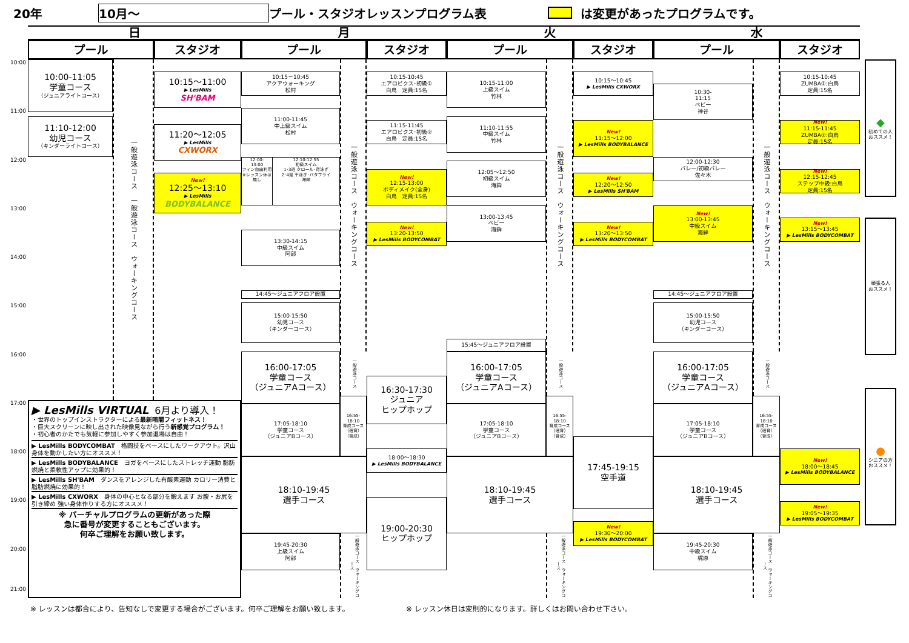20年 10月～ プール・スタジオレッスンプログラム表 は変更があったプログラムです。
日
月
火
水
プール
スタジオ
プール
スタジオ
プール
スタジオ
プール
スタジオ
10:00
11:00
12:00
13:00
14:00
15:00
16:00
17:00
18:00
19:00
20:00
21:00
10:00-11:05
学童コース
（ジュニアライトコース）
11:10-12:00
幼児コース
（キンダーライトコース）
一般遊泳コース　一般遊泳コース　ウォーキングコース
10:15～11:00
▶ LesMills
SH'BAM
11:20～12:05
▶ LesMills
CXWORX
New!
12:25～13:10
▶ LesMills
BODYBALANCE
▶ LesMills VIRTUAL　6月より導入！
・世界のトップインストラクターによる最新暗闇フィットネス！
・巨大スクリーンに映し出された映像見ながら行う新感覚プログラム！
・初心者のかたでも気軽に参加しやすく参加退場は自由！
▶ LesMills BODYCOMBAT　格闘技をベースにしたワークアウト。沢山身体を動かしたい方にオススメ！
▶ LesMills BODYBALANCE　ヨガをベースにしたストレッチ運動 脂肪燃焼と柔軟性アップに効果的！
▶ LesMills SH'BAM　ダンスをアレンジした有酸素運動 カロリー消費と脂肪燃焼に効果的！
▶ LesMills CXWORX　身体の中心となる部分を鍛えます お腹・お尻を引き締め 強い身体作りする方にオススメ！
※ バーチャルプログラムの更新があった際
急に番号が変更することもございます。
何卒ご理解をお願い致します。
10:15－10:45
アクアウォーキング
松村
11:00-11:45
中上級スイム
松村
12:00-
13:00
フィン自由利用
※レッスン休は無し
12:10-12:55
初級スイム
1･3週 クロール･背泳ぎ
2･4週 平泳ぎ･バタフライ
海鉾
13:30-14:15
中級スイム
阿部
14:45～ジュニアフロア設置
15:00-15:50
幼児コース
（キンダーコース）
一般遊泳コース　ウォーキングコース
16:00-17:05
学童コース
（ジュニアAコース）
一般遊泳コース
17:05-18:10
学童コース
（ジュニアBコース）
16:55-
18:10
育成コース
（選育）
（育成）
18:10-19:45
選手コース
19:45-20:30
上級スイム
阿部
一般遊泳コース　ウォーキングコース
10:15-10:45
エアロビクス･初級①
白鳥　定員:15名
11:15-11:45
エアロビクス･初級②
白鳥　定員:15名
New!
12:15-13:00
ボディメイク(全身)
白鳥　定員:15名
New!
13:20-13:50
▶ LesMills BODYCOMBAT
16:30-17:30
ジュニア
ヒップホップ
18:00～18:30
▶ LesMills BODYBALANCE
19:00-20:30
ヒップホップ
10:15-11:00
上級スイム
竹林
11:10-11:55
中級スイム
竹林
12:05～12:50
初級スイム
海鉾
13:00-13:45
ベビー
海鉾
15:45～ジュニアフロア設置
一般遊泳コース　ウォーキングコース
16:00-17:05
学童コース
（ジュニアAコース）
一般遊泳コース
17:05-18:10
学童コース
（ジュニアBコース）
16:55-
18:10
育成コース
（選育）
（育成）
18:10-19:45
選手コース
一般遊泳コース　ウォーキングコース
10:15～10:45
▶ LesMills CXWORX
New!
11:15～12:00
▶ LesMills BODYBALANCE
New!
12:20～12:50
▶ LesMills SH'BAM
New!
13:20～13:50
▶ LesMills BODYCOMBAT
17:45-19:15
空手道
New!
19:30～20:00
▶ LesMills BODYCOMBAT
10:30-
11:15
ベビー
神谷
12:00-12:30
バレー/初級バレー
佐々木
New!
13:00-13:45
中級スイム
海鉾
14:45～ジュニアフロア設置
15:00-15:50
幼児コース
（キンダーコース）
一般遊泳コース　ウォーキングコース
16:00-17:05
学童コース
（ジュニアAコース）
一般遊泳コース
17:05-18:10
学童コース
（ジュニアBコース）
16:55-
18:10
育成コース
（選育）
（育成）
18:10-19:45
選手コース
19:45-20:30
中級スイム
梶原
一般遊泳コース　ウォーキングコース
10:15-10:45
ZUMBA①:白鳥
定員:15名
New!
11:15-11:45
ZUMBA②:白鳥
定員:15名
New!
12:15-12:45
ステップ中級:白鳥
定員:15名
New!
13:15～13:45
▶ LesMills BODYCOMBAT
New!
18:00～18:45
▶ LesMills BODYBALANCE
New!
19:05～19:35
▶ LesMills BODYCOMBAT
◆
初めての人
おススメ！
頑張る人
おススメ！
●
シニアの方
おススメ！
※ レッスンは都合により、告知なしで変更する場合がございます。何卒ご理解をお願い致します。 ※ レッスン休日は変則的になります。詳しくはお問い合わせ下さい。